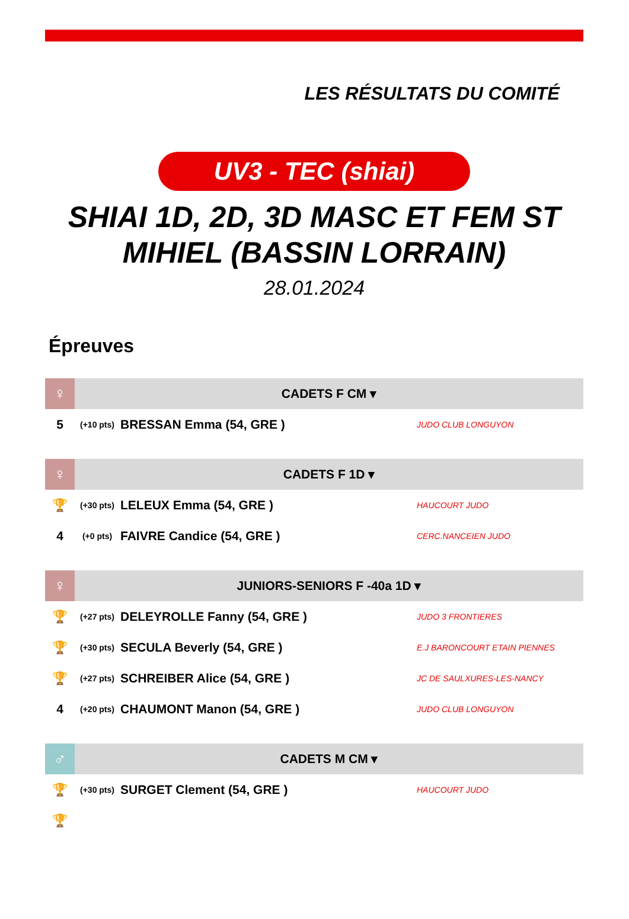LES RÉSULTATS DU COMITÉ
UV3 - TEC (shiai)
SHIAI 1D, 2D, 3D MASC ET FEM ST MIHIEL (BASSIN LORRAIN)
28.01.2024
Épreuves
| ♀ | CADETS F CM ▾ | | |
| --- | --- | --- | --- |
| 5 | (+10 pts) | BRESSAN Emma (54, GRE ) | JUDO CLUB LONGUYON |
| ♀ | CADETS F 1D ▾ | | |
| --- | --- | --- | --- |
| 🏆 | (+30 pts) | LELEUX Emma (54, GRE ) | HAUCOURT JUDO |
| 4 | (+0 pts) | FAIVRE Candice (54, GRE ) | CERC.NANCEIEN JUDO |
| ♀ | JUNIORS-SENIORS F -40a 1D ▾ | | |
| --- | --- | --- | --- |
| 🏆 | (+27 pts) | DELEYROLLE Fanny (54, GRE ) | JUDO 3 FRONTIERES |
| 🏆 | (+30 pts) | SECULA Beverly (54, GRE ) | E.J BARONCOURT ETAIN PIENNES |
| 🏆 | (+27 pts) | SCHREIBER Alice (54, GRE ) | JC DE SAULXURES-LES-NANCY |
| 4 | (+20 pts) | CHAUMONT Manon (54, GRE ) | JUDO CLUB LONGUYON |
| ♂ | CADETS M CM ▾ | | |
| --- | --- | --- | --- |
| 🏆 | (+30 pts) | SURGET Clement (54, GRE ) | HAUCOURT JUDO |
| 🏆 | | | |